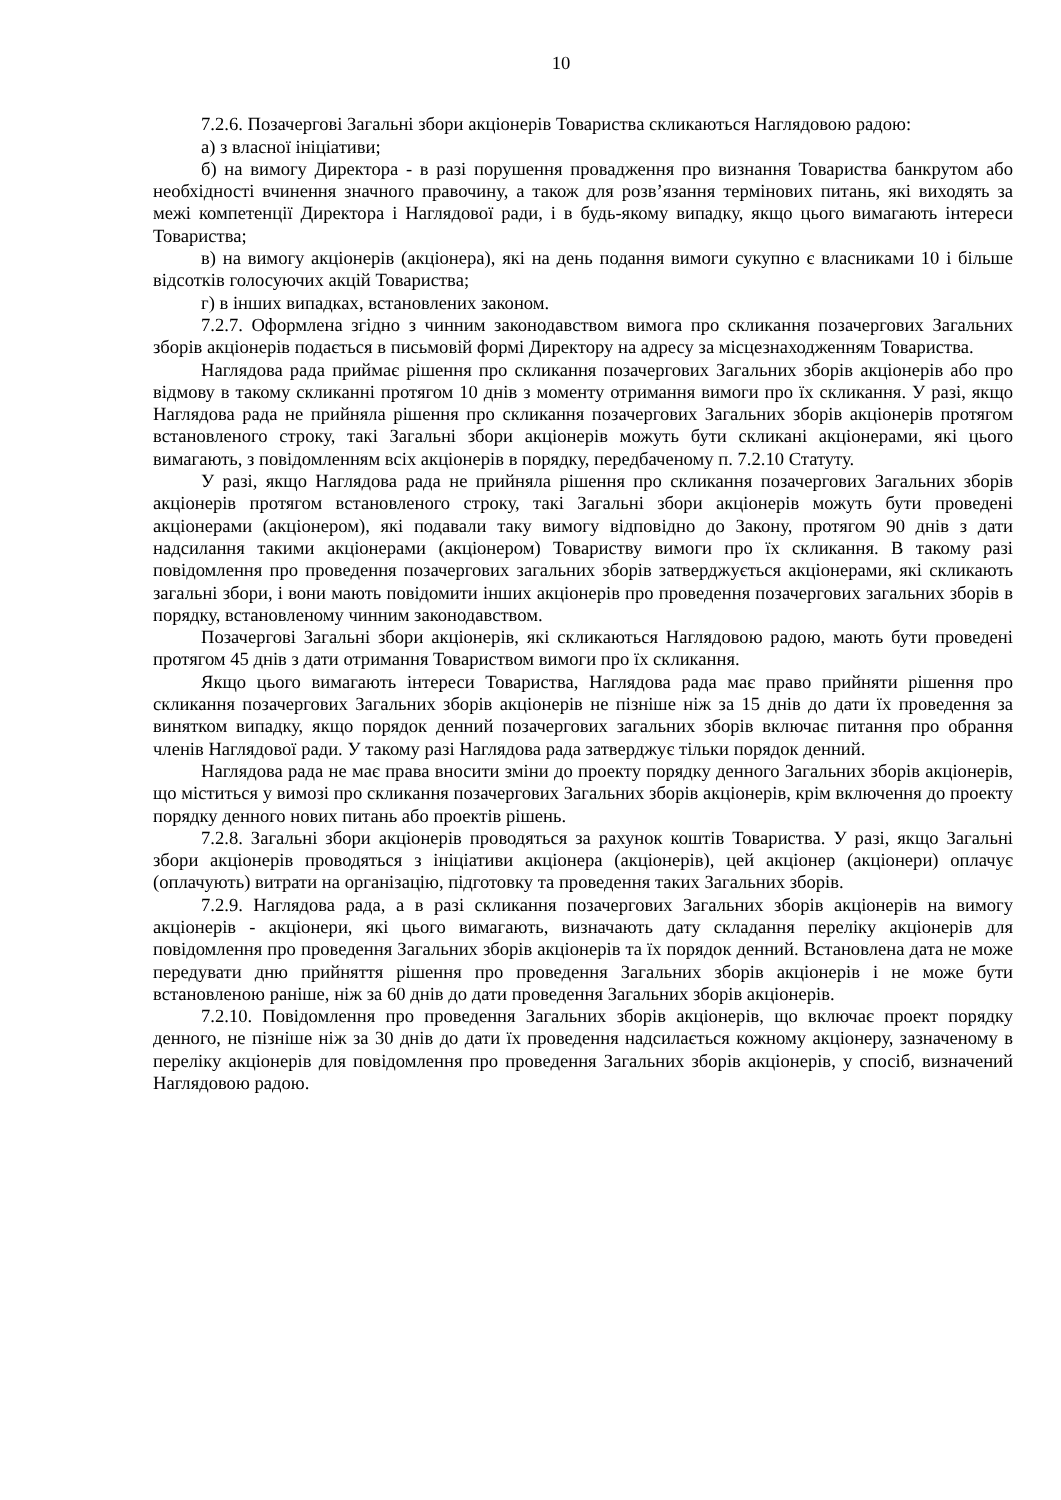10
7.2.6. Позачергові Загальні збори акціонерів Товариства скликаються Наглядовою радою:
а) з власної ініціативи;
б) на вимогу Директора - в разі порушення провадження про визнання Товариства банкрутом або необхідності вчинення значного правочину, а також для розв’язання термінових питань, які виходять за межі компетенції Директора і Наглядової ради, і в будь-якому випадку, якщо цього вимагають інтереси Товариства;
в) на вимогу акціонерів (акціонера), які на день подання вимоги сукупно є власниками 10 і більше відсотків голосуючих акцій Товариства;
г) в інших випадках, встановлених законом.
7.2.7. Оформлена згідно з чинним законодавством вимога про скликання позачергових Загальних зборів акціонерів подається в письмовій формі Директору на адресу за місцезнаходженням Товариства.
Наглядова рада приймає рішення про скликання позачергових Загальних зборів акціонерів або про відмову в такому скликанні протягом 10 днів з моменту отримання вимоги про їх скликання. У разі, якщо Наглядова рада не прийняла рішення про скликання позачергових Загальних зборів акціонерів протягом встановленого строку, такі Загальні збори акціонерів можуть бути скликані акціонерами, які цього вимагають, з повідомленням всіх акціонерів в порядку, передбаченому п. 7.2.10 Статуту.
У разі, якщо Наглядова рада не прийняла рішення про скликання позачергових Загальних зборів акціонерів протягом встановленого строку, такі Загальні збори акціонерів можуть бути проведені акціонерами (акціонером), які подавали таку вимогу відповідно до Закону, протягом 90 днів з дати надсилання такими акціонерами (акціонером) Товариству вимоги про їх скликання. В такому разі повідомлення про проведення позачергових загальних зборів затверджується акціонерами, які скликають загальні збори, і вони мають повідомити інших акціонерів про проведення позачергових загальних зборів в порядку, встановленому чинним законодавством.
Позачергові Загальні збори акціонерів, які скликаються Наглядовою радою, мають бути проведені протягом 45 днів з дати отримання Товариством вимоги про їх скликання.
Якщо цього вимагають інтереси Товариства, Наглядова рада має право прийняти рішення про скликання позачергових Загальних зборів акціонерів не пізніше ніж за 15 днів до дати їх проведення за винятком випадку, якщо порядок денний позачергових загальних зборів включає питання про обрання членів Наглядової ради. У такому разі Наглядова рада затверджує тільки порядок денний.
Наглядова рада не має права вносити зміни до проекту порядку денного Загальних зборів акціонерів, що міститься у вимозі про скликання позачергових Загальних зборів акціонерів, крім включення до проекту порядку денного нових питань або проектів рішень.
7.2.8. Загальні збори акціонерів проводяться за рахунок коштів Товариства. У разі, якщо Загальні збори акціонерів проводяться з ініціативи акціонера (акціонерів), цей акціонер (акціонери) оплачує (оплачують) витрати на організацію, підготовку та проведення таких Загальних зборів.
7.2.9. Наглядова рада, а в разі скликання позачергових Загальних зборів акціонерів на вимогу акціонерів - акціонери, які цього вимагають, визначають дату складання переліку акціонерів для повідомлення про проведення Загальних зборів акціонерів та їх порядок денний. Встановлена дата не може передувати дню прийняття рішення про проведення Загальних зборів акціонерів і не може бути встановленою раніше, ніж за 60 днів до дати проведення Загальних зборів акціонерів.
7.2.10. Повідомлення про проведення Загальних зборів акціонерів, що включає проект порядку денного, не пізніше ніж за 30 днів до дати їх проведення надсилається кожному акціонеру, зазначеному в переліку акціонерів для повідомлення про проведення Загальних зборів акціонерів, у спосіб, визначений Наглядовою радою.